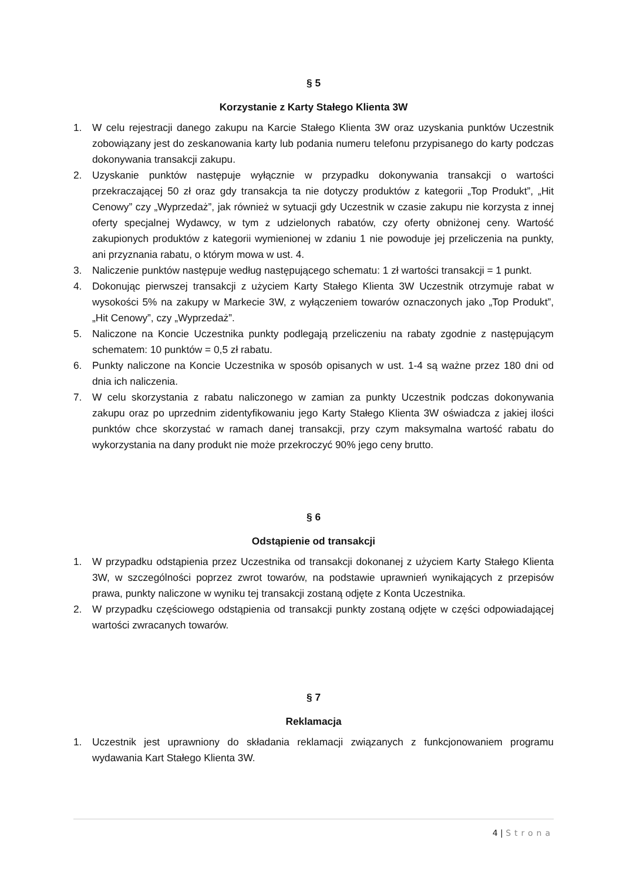§ 5
Korzystanie z Karty Stałego Klienta 3W
1. W celu rejestracji danego zakupu na Karcie Stałego Klienta 3W oraz uzyskania punktów Uczestnik zobowiązany jest do zeskanowania karty lub podania numeru telefonu przypisanego do karty podczas dokonywania transakcji zakupu.
2. Uzyskanie punktów następuje wyłącznie w przypadku dokonywania transakcji o wartości przekraczającej 50 zł oraz gdy transakcja ta nie dotyczy produktów z kategorii „Top Produkt”, „Hit Cenowy” czy „Wyprzedaż”, jak również w sytuacji gdy Uczestnik w czasie zakupu nie korzysta z innej oferty specjalnej Wydawcy, w tym z udzielonych rabatów, czy oferty obniżonej ceny. Wartość zakupionych produktów z kategorii wymienionej w zdaniu 1 nie powoduje jej przeliczenia na punkty, ani przyznania rabatu, o którym mowa w ust. 4.
3. Naliczenie punktów następuje według następującego schematu: 1 zł wartości transakcji = 1 punkt.
4. Dokonując pierwszej transakcji z użyciem Karty Stałego Klienta 3W Uczestnik otrzymuje rabat w wysokości 5% na zakupy w Markecie 3W, z wyłączeniem towarów oznaczonych jako „Top Produkt”, „Hit Cenowy”, czy „Wyprzedaż”.
5. Naliczone na Koncie Uczestnika punkty podlegają przeliczeniu na rabaty zgodnie z następującym schematem: 10 punktów = 0,5 zł rabatu.
6. Punkty naliczone na Koncie Uczestnika w sposób opisanych w ust. 1-4 są ważne przez 180 dni od dnia ich naliczenia.
7. W celu skorzystania z rabatu naliczonego w zamian za punkty Uczestnik podczas dokonywania zakupu oraz po uprzednim zidentyfikowaniu jego Karty Stałego Klienta 3W oświadcza z jakiej ilości punktów chce skorzystać w ramach danej transakcji, przy czym maksymalna wartość rabatu do wykorzystania na dany produkt nie może przekroczyć 90% jego ceny brutto.
§ 6
Odstąpienie od transakcji
1. W przypadku odstąpienia przez Uczestnika od transakcji dokonanej z użyciem Karty Stałego Klienta 3W, w szczególności poprzez zwrot towarów, na podstawie uprawnień wynikających z przepisów prawa, punkty naliczone w wyniku tej transakcji zostaną odjęte z Konta Uczestnika.
2. W przypadku częściowego odstąpienia od transakcji punkty zostaną odjęte w części odpowiadającej wartości zwracanych towarów.
§ 7
Reklamacja
1. Uczestnik jest uprawniony do składania reklamacji związanych z funkcjonowaniem programu wydawania Kart Stałego Klienta 3W.
4 | Strona